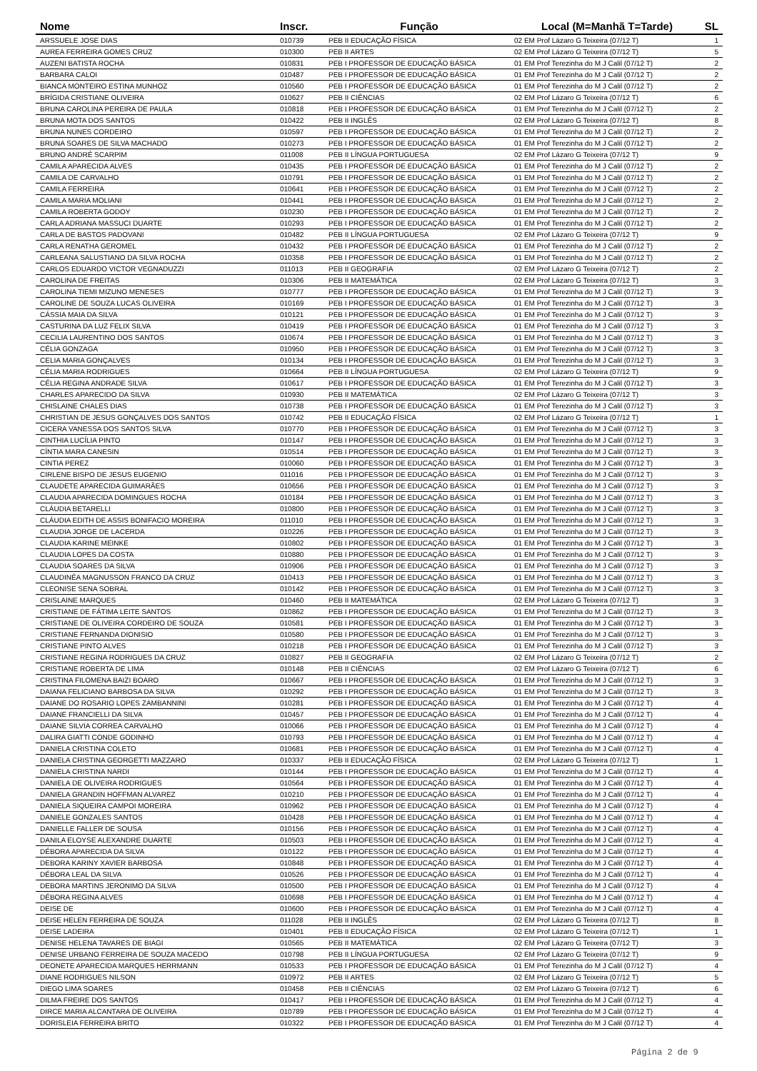| Nome | Inscr. | Função | Local (M=Manhã T=Tarde) | SL |
| --- | --- | --- | --- | --- |
| ARSSUELE JOSE DIAS | 010739 | PEB II EDUCAÇÃO FÍSICA | 02 EM Prof Lázaro G Teixeira (07/12 T) | 1 |
| AUREA FERREIRA GOMES CRUZ | 010300 | PEB II ARTES | 02 EM Prof Lázaro G Teixeira (07/12 T) | 5 |
| AUZENI BATISTA ROCHA | 010831 | PEB I PROFESSOR DE EDUCAÇÃO BÁSICA | 01 EM Prof Terezinha do M J Calil (07/12 T) | 2 |
| BARBARA CALOI | 010487 | PEB I PROFESSOR DE EDUCAÇÃO BÁSICA | 01 EM Prof Terezinha do M J Calil (07/12 T) | 2 |
| BIANCA MONTEIRO ESTINA MUNHOZ | 010560 | PEB I PROFESSOR DE EDUCAÇÃO BÁSICA | 01 EM Prof Terezinha do M J Calil (07/12 T) | 2 |
| BRÍGIDA CRISTIANE OLIVEIRA | 010627 | PEB II CIÊNCIAS | 02 EM Prof Lázaro G Teixeira (07/12 T) | 6 |
| BRUNA CAROLINA PEREIRA DE PAULA | 010818 | PEB I PROFESSOR DE EDUCAÇÃO BÁSICA | 01 EM Prof Terezinha do M J Calil (07/12 T) | 2 |
| BRUNA MOTA DOS SANTOS | 010422 | PEB II INGLÊS | 02 EM Prof Lázaro G Teixeira (07/12 T) | 8 |
| BRUNA NUNES CORDEIRO | 010597 | PEB I PROFESSOR DE EDUCAÇÃO BÁSICA | 01 EM Prof Terezinha do M J Calil (07/12 T) | 2 |
| BRUNA SOARES DE SILVA MACHADO | 010273 | PEB I PROFESSOR DE EDUCAÇÃO BÁSICA | 01 EM Prof Terezinha do M J Calil (07/12 T) | 2 |
| BRUNO ANDRÉ SCARPIM | 011008 | PEB II LÍNGUA PORTUGUESA | 02 EM Prof Lázaro G Teixeira (07/12 T) | 9 |
| CAMILA APARECIDA ALVES | 010435 | PEB I PROFESSOR DE EDUCAÇÃO BÁSICA | 01 EM Prof Terezinha do M J Calil (07/12 T) | 2 |
| CAMILA DE CARVALHO | 010791 | PEB I PROFESSOR DE EDUCAÇÃO BÁSICA | 01 EM Prof Terezinha do M J Calil (07/12 T) | 2 |
| CAMILA FERREIRA | 010641 | PEB I PROFESSOR DE EDUCAÇÃO BÁSICA | 01 EM Prof Terezinha do M J Calil (07/12 T) | 2 |
| CAMILA MARIA MOLIANI | 010441 | PEB I PROFESSOR DE EDUCAÇÃO BÁSICA | 01 EM Prof Terezinha do M J Calil (07/12 T) | 2 |
| CAMILA ROBERTA GODOY | 010230 | PEB I PROFESSOR DE EDUCAÇÃO BÁSICA | 01 EM Prof Terezinha do M J Calil (07/12 T) | 2 |
| CARLA ADRIANA MASSUCI DUARTE | 010293 | PEB I PROFESSOR DE EDUCAÇÃO BÁSICA | 01 EM Prof Terezinha do M J Calil (07/12 T) | 2 |
| CARLA DE BASTOS PADOVANI | 010482 | PEB II LÍNGUA PORTUGUESA | 02 EM Prof Lázaro G Teixeira (07/12 T) | 9 |
| CARLA RENATHA GEROMEL | 010432 | PEB I PROFESSOR DE EDUCAÇÃO BÁSICA | 01 EM Prof Terezinha do M J Calil (07/12 T) | 2 |
| CARLEANA SALUSTIANO DA SILVA ROCHA | 010358 | PEB I PROFESSOR DE EDUCAÇÃO BÁSICA | 01 EM Prof Terezinha do M J Calil (07/12 T) | 2 |
| CARLOS EDUARDO VICTOR VEGNADUZZI | 011013 | PEB II GEOGRAFIA | 02 EM Prof Lázaro G Teixeira (07/12 T) | 2 |
| CAROLINA DE FREITAS | 010306 | PEB II MATEMÁTICA | 02 EM Prof Lázaro G Teixeira (07/12 T) | 3 |
| CAROLINA TIEMI MIZUNO MENESES | 010777 | PEB I PROFESSOR DE EDUCAÇÃO BÁSICA | 01 EM Prof Terezinha do M J Calil (07/12 T) | 3 |
| CAROLINE DE SOUZA LUCAS OLIVEIRA | 010169 | PEB I PROFESSOR DE EDUCAÇÃO BÁSICA | 01 EM Prof Terezinha do M J Calil (07/12 T) | 3 |
| CÁSSIA MAIA DA SILVA | 010121 | PEB I PROFESSOR DE EDUCAÇÃO BÁSICA | 01 EM Prof Terezinha do M J Calil (07/12 T) | 3 |
| CASTURINA DA LUZ FELIX SILVA | 010419 | PEB I PROFESSOR DE EDUCAÇÃO BÁSICA | 01 EM Prof Terezinha do M J Calil (07/12 T) | 3 |
| CECILIA LAURENTINO DOS SANTOS | 010674 | PEB I PROFESSOR DE EDUCAÇÃO BÁSICA | 01 EM Prof Terezinha do M J Calil (07/12 T) | 3 |
| CÉLIA GONZAGA | 010950 | PEB I PROFESSOR DE EDUCAÇÃO BÁSICA | 01 EM Prof Terezinha do M J Calil (07/12 T) | 3 |
| CELIA MARIA GONÇALVES | 010134 | PEB I PROFESSOR DE EDUCAÇÃO BÁSICA | 01 EM Prof Terezinha do M J Calil (07/12 T) | 3 |
| CÉLIA MARIA RODRIGUES | 010664 | PEB II LÍNGUA PORTUGUESA | 02 EM Prof Lázaro G Teixeira (07/12 T) | 9 |
| CÉLIA REGINA ANDRADE SILVA | 010617 | PEB I PROFESSOR DE EDUCAÇÃO BÁSICA | 01 EM Prof Terezinha do M J Calil (07/12 T) | 3 |
| CHARLES APARECIDO DA SILVA | 010930 | PEB II MATEMÁTICA | 02 EM Prof Lázaro G Teixeira (07/12 T) | 3 |
| CHISLAINE CHALES DIAS | 010738 | PEB I PROFESSOR DE EDUCAÇÃO BÁSICA | 01 EM Prof Terezinha do M J Calil (07/12 T) | 3 |
| CHRISTIAN DE JESUS GONÇALVES DOS SANTOS | 010742 | PEB II EDUCAÇÃO FÍSICA | 02 EM Prof Lázaro G Teixeira (07/12 T) | 1 |
| CICERA VANESSA DOS SANTOS SILVA | 010770 | PEB I PROFESSOR DE EDUCAÇÃO BÁSICA | 01 EM Prof Terezinha do M J Calil (07/12 T) | 3 |
| CINTHIA LUCÍLIA PINTO | 010147 | PEB I PROFESSOR DE EDUCAÇÃO BÁSICA | 01 EM Prof Terezinha do M J Calil (07/12 T) | 3 |
| CÍNTIA MARA CANESIN | 010514 | PEB I PROFESSOR DE EDUCAÇÃO BÁSICA | 01 EM Prof Terezinha do M J Calil (07/12 T) | 3 |
| CINTIA PEREZ | 010060 | PEB I PROFESSOR DE EDUCAÇÃO BÁSICA | 01 EM Prof Terezinha do M J Calil (07/12 T) | 3 |
| CIRLENE BISPO DE JESUS EUGENIO | 011016 | PEB I PROFESSOR DE EDUCAÇÃO BÁSICA | 01 EM Prof Terezinha do M J Calil (07/12 T) | 3 |
| CLAUDETE APARECIDA GUIMARÃES | 010656 | PEB I PROFESSOR DE EDUCAÇÃO BÁSICA | 01 EM Prof Terezinha do M J Calil (07/12 T) | 3 |
| CLAUDIA APARECIDA DOMINGUES ROCHA | 010184 | PEB I PROFESSOR DE EDUCAÇÃO BÁSICA | 01 EM Prof Terezinha do M J Calil (07/12 T) | 3 |
| CLÁUDIA BETARELLI | 010800 | PEB I PROFESSOR DE EDUCAÇÃO BÁSICA | 01 EM Prof Terezinha do M J Calil (07/12 T) | 3 |
| CLÁUDIA EDITH DE ASSIS BONIFACIO MOREIRA | 011010 | PEB I PROFESSOR DE EDUCAÇÃO BÁSICA | 01 EM Prof Terezinha do M J Calil (07/12 T) | 3 |
| CLAUDIA JORGE DE LACERDA | 010226 | PEB I PROFESSOR DE EDUCAÇÃO BÁSICA | 01 EM Prof Terezinha do M J Calil (07/12 T) | 3 |
| CLAUDIA KARINE MEINKE | 010802 | PEB I PROFESSOR DE EDUCAÇÃO BÁSICA | 01 EM Prof Terezinha do M J Calil (07/12 T) | 3 |
| CLAUDIA LOPES DA COSTA | 010880 | PEB I PROFESSOR DE EDUCAÇÃO BÁSICA | 01 EM Prof Terezinha do M J Calil (07/12 T) | 3 |
| CLAUDIA SOARES DA SILVA | 010906 | PEB I PROFESSOR DE EDUCAÇÃO BÁSICA | 01 EM Prof Terezinha do M J Calil (07/12 T) | 3 |
| CLAUDINÉA MAGNUSSON FRANCO DA CRUZ | 010413 | PEB I PROFESSOR DE EDUCAÇÃO BÁSICA | 01 EM Prof Terezinha do M J Calil (07/12 T) | 3 |
| CLEONISE SENA SOBRAL | 010142 | PEB I PROFESSOR DE EDUCAÇÃO BÁSICA | 01 EM Prof Terezinha do M J Calil (07/12 T) | 3 |
| CRISLAINE MARQUES | 010460 | PEB II MATEMÁTICA | 02 EM Prof Lázaro G Teixeira (07/12 T) | 3 |
| CRISTIANE DE FÁTIMA LEITE SANTOS | 010862 | PEB I PROFESSOR DE EDUCAÇÃO BÁSICA | 01 EM Prof Terezinha do M J Calil (07/12 T) | 3 |
| CRISTIANE DE OLIVEIRA CORDEIRO DE SOUZA | 010581 | PEB I PROFESSOR DE EDUCAÇÃO BÁSICA | 01 EM Prof Terezinha do M J Calil (07/12 T) | 3 |
| CRISTIANE FERNANDA DIONISIO | 010580 | PEB I PROFESSOR DE EDUCAÇÃO BÁSICA | 01 EM Prof Terezinha do M J Calil (07/12 T) | 3 |
| CRISTIANE PINTO ALVES | 010218 | PEB I PROFESSOR DE EDUCAÇÃO BÁSICA | 01 EM Prof Terezinha do M J Calil (07/12 T) | 3 |
| CRISTIANE REGINA RODRIGUES DA CRUZ | 010827 | PEB II GEOGRAFIA | 02 EM Prof Lázaro G Teixeira (07/12 T) | 2 |
| CRISTIANE ROBERTA DE LIMA | 010148 | PEB II CIÊNCIAS | 02 EM Prof Lázaro G Teixeira (07/12 T) | 6 |
| CRISTINA FILOMENA BAIZI BOARO | 010667 | PEB I PROFESSOR DE EDUCAÇÃO BÁSICA | 01 EM Prof Terezinha do M J Calil (07/12 T) | 3 |
| DAIANA FELICIANO BARBOSA DA SILVA | 010292 | PEB I PROFESSOR DE EDUCAÇÃO BÁSICA | 01 EM Prof Terezinha do M J Calil (07/12 T) | 3 |
| DAIANE DO ROSARIO LOPES ZAMBANNINI | 010281 | PEB I PROFESSOR DE EDUCAÇÃO BÁSICA | 01 EM Prof Terezinha do M J Calil (07/12 T) | 4 |
| DAIANE FRANCIELLI DA SILVA | 010457 | PEB I PROFESSOR DE EDUCAÇÃO BÁSICA | 01 EM Prof Terezinha do M J Calil (07/12 T) | 4 |
| DAIANE SILVIA CORREA CARVALHO | 010066 | PEB I PROFESSOR DE EDUCAÇÃO BÁSICA | 01 EM Prof Terezinha do M J Calil (07/12 T) | 4 |
| DALIRA GIATTI CONDE GODINHO | 010793 | PEB I PROFESSOR DE EDUCAÇÃO BÁSICA | 01 EM Prof Terezinha do M J Calil (07/12 T) | 4 |
| DANIELA CRISTINA COLETO | 010681 | PEB I PROFESSOR DE EDUCAÇÃO BÁSICA | 01 EM Prof Terezinha do M J Calil (07/12 T) | 4 |
| DANIELA CRISTINA GEORGETTI MAZZARO | 010337 | PEB II EDUCAÇÃO FÍSICA | 02 EM Prof Lázaro G Teixeira (07/12 T) | 1 |
| DANIELA CRISTINA NARDI | 010144 | PEB I PROFESSOR DE EDUCAÇÃO BÁSICA | 01 EM Prof Terezinha do M J Calil (07/12 T) | 4 |
| DANIELA DE OLIVEIRA RODRIGUES | 010564 | PEB I PROFESSOR DE EDUCAÇÃO BÁSICA | 01 EM Prof Terezinha do M J Calil (07/12 T) | 4 |
| DANIELA GRANDIN HOFFMAN ALVAREZ | 010210 | PEB I PROFESSOR DE EDUCAÇÃO BÁSICA | 01 EM Prof Terezinha do M J Calil (07/12 T) | 4 |
| DANIELA SIQUEIRA CAMPOI MOREIRA | 010962 | PEB I PROFESSOR DE EDUCAÇÃO BÁSICA | 01 EM Prof Terezinha do M J Calil (07/12 T) | 4 |
| DANIELE GONZALES SANTOS | 010428 | PEB I PROFESSOR DE EDUCAÇÃO BÁSICA | 01 EM Prof Terezinha do M J Calil (07/12 T) | 4 |
| DANIELLE FALLER DE SOUSA | 010156 | PEB I PROFESSOR DE EDUCAÇÃO BÁSICA | 01 EM Prof Terezinha do M J Calil (07/12 T) | 4 |
| DANILA ELOYSE ALEXANDRE DUARTE | 010503 | PEB I PROFESSOR DE EDUCAÇÃO BÁSICA | 01 EM Prof Terezinha do M J Calil (07/12 T) | 4 |
| DÉBORA APARECIDA DA SILVA | 010122 | PEB I PROFESSOR DE EDUCAÇÃO BÁSICA | 01 EM Prof Terezinha do M J Calil (07/12 T) | 4 |
| DEBORA KARINY XAVIER BARBOSA | 010848 | PEB I PROFESSOR DE EDUCAÇÃO BÁSICA | 01 EM Prof Terezinha do M J Calil (07/12 T) | 4 |
| DÉBORA LEAL DA SILVA | 010526 | PEB I PROFESSOR DE EDUCAÇÃO BÁSICA | 01 EM Prof Terezinha do M J Calil (07/12 T) | 4 |
| DEBORA MARTINS JERONIMO DA SILVA | 010500 | PEB I PROFESSOR DE EDUCAÇÃO BÁSICA | 01 EM Prof Terezinha do M J Calil (07/12 T) | 4 |
| DÉBORA REGINA ALVES | 010698 | PEB I PROFESSOR DE EDUCAÇÃO BÁSICA | 01 EM Prof Terezinha do M J Calil (07/12 T) | 4 |
| DEISE DE | 010600 | PEB I PROFESSOR DE EDUCAÇÃO BÁSICA | 01 EM Prof Terezinha do M J Calil (07/12 T) | 4 |
| DEISE HELEN FERREIRA DE SOUZA | 011028 | PEB II INGLÊS | 02 EM Prof Lázaro G Teixeira (07/12 T) | 8 |
| DEISE LADEIRA | 010401 | PEB II EDUCAÇÃO FÍSICA | 02 EM Prof Lázaro G Teixeira (07/12 T) | 1 |
| DENISE HELENA TAVARES DE BIAGI | 010565 | PEB II MATEMÁTICA | 02 EM Prof Lázaro G Teixeira (07/12 T) | 3 |
| DENISE URBANO FERREIRA DE SOUZA MACEDO | 010798 | PEB II LÍNGUA PORTUGUESA | 02 EM Prof Lázaro G Teixeira (07/12 T) | 9 |
| DEONETE APARECIDA MARQUES HERRMANN | 010533 | PEB I PROFESSOR DE EDUCAÇÃO BÁSICA | 01 EM Prof Terezinha do M J Calil (07/12 T) | 4 |
| DIANE RODRIGUES NILSON | 010972 | PEB II ARTES | 02 EM Prof Lázaro G Teixeira (07/12 T) | 5 |
| DIEGO LIMA SOARES | 010458 | PEB II CIÊNCIAS | 02 EM Prof Lázaro G Teixeira (07/12 T) | 6 |
| DILMA FREIRE DOS SANTOS | 010417 | PEB I PROFESSOR DE EDUCAÇÃO BÁSICA | 01 EM Prof Terezinha do M J Calil (07/12 T) | 4 |
| DIRCE MARIA ALCANTARA DE OLIVEIRA | 010789 | PEB I PROFESSOR DE EDUCAÇÃO BÁSICA | 01 EM Prof Terezinha do M J Calil (07/12 T) | 4 |
| DORISLEIA FERREIRA BRITO | 010322 | PEB I PROFESSOR DE EDUCAÇÃO BÁSICA | 01 EM Prof Terezinha do M J Calil (07/12 T) | 4 |
Página 2 de 9